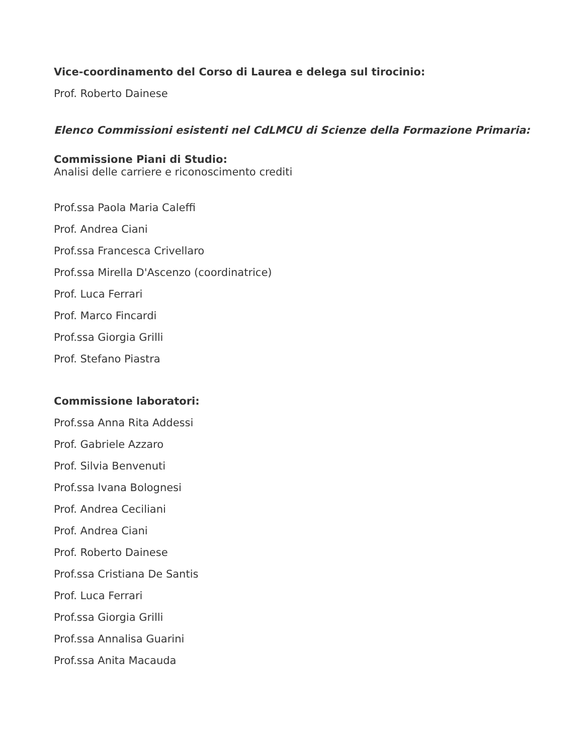Vice-coordinamento del Corso di Laurea e delega sul tirocinio:
Prof. Roberto Dainese
Elenco Commissioni esistenti nel CdLMCU di Scienze della Formazione Primaria:
Commissione Piani di Studio:
Analisi delle carriere e riconoscimento crediti
Prof.ssa Paola Maria Caleffi
Prof. Andrea Ciani
Prof.ssa Francesca Crivellaro
Prof.ssa Mirella D'Ascenzo (coordinatrice)
Prof. Luca Ferrari
Prof. Marco Fincardi
Prof.ssa Giorgia Grilli
Prof. Stefano Piastra
Commissione laboratori:
Prof.ssa Anna Rita Addessi
Prof. Gabriele Azzaro
Prof. Silvia Benvenuti
Prof.ssa Ivana Bolognesi
Prof. Andrea Ceciliani
Prof. Andrea Ciani
Prof. Roberto Dainese
Prof.ssa Cristiana De Santis
Prof. Luca Ferrari
Prof.ssa Giorgia Grilli
Prof.ssa Annalisa Guarini
Prof.ssa Anita Macauda